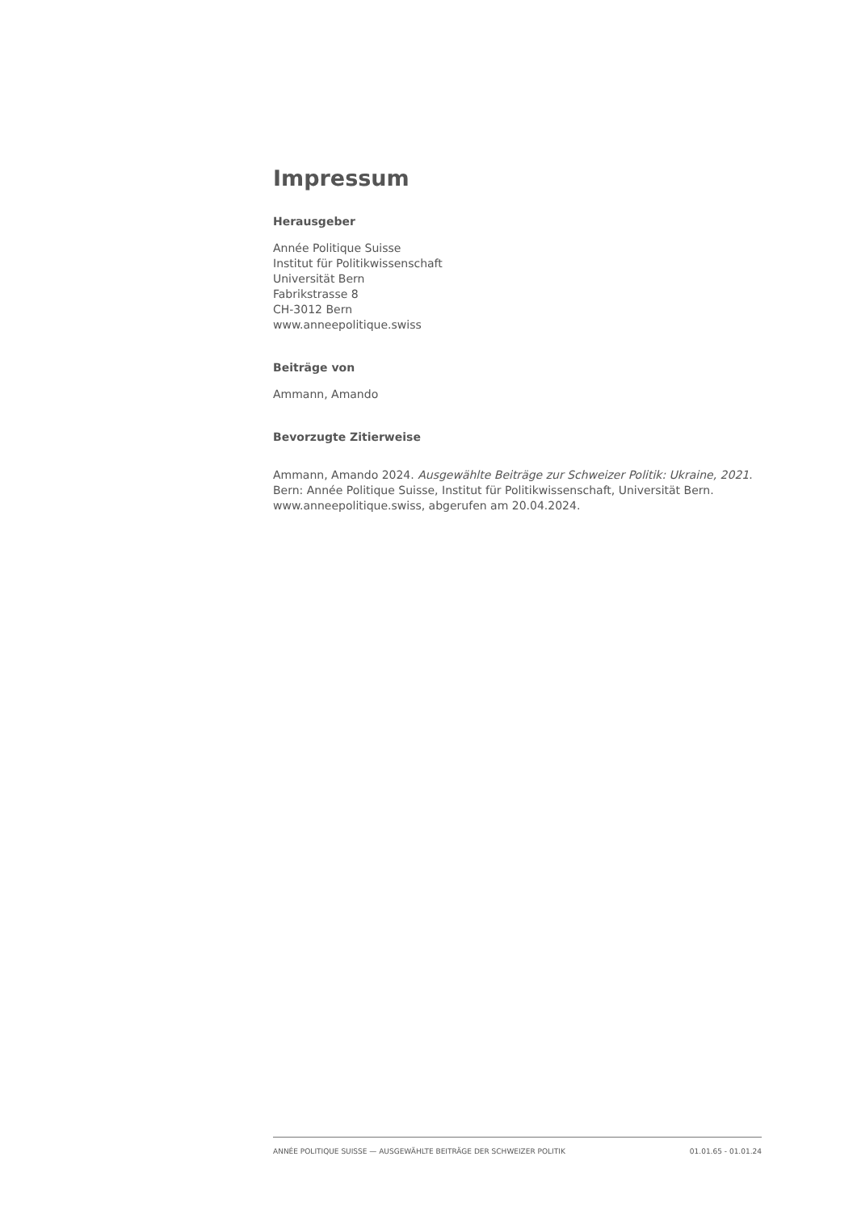Impressum
Herausgeber
Année Politique Suisse
Institut für Politikwissenschaft
Universität Bern
Fabrikstrasse 8
CH-3012 Bern
www.anneepolitique.swiss
Beiträge von
Ammann, Amando
Bevorzugte Zitierweise
Ammann, Amando 2024. Ausgewählte Beiträge zur Schweizer Politik: Ukraine, 2021. Bern: Année Politique Suisse, Institut für Politikwissenschaft, Universität Bern. www.anneepolitique.swiss, abgerufen am 20.04.2024.
ANNÉE POLITIQUE SUISSE — AUSGEWÄHLTE BEITRÄGE DER SCHWEIZER POLITIK 01.01.65 - 01.01.24